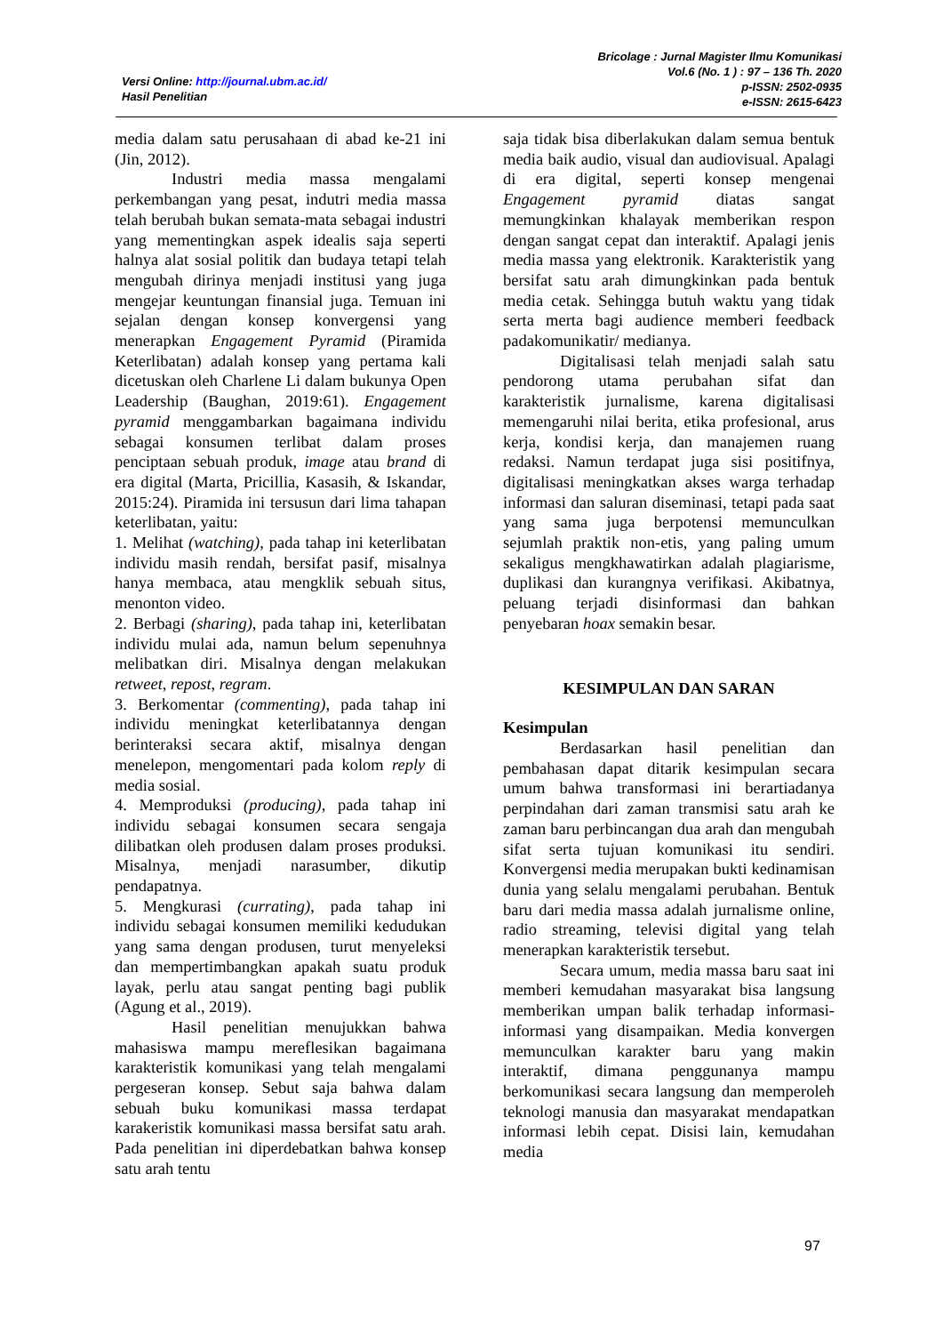Versi Online: http://journal.ubm.ac.id/
Hasil Penelitian
Bricolage : Jurnal Magister Ilmu Komunikasi
Vol.6 (No. 1 ) : 97 – 136 Th. 2020
p-ISSN: 2502-0935
e-ISSN: 2615-6423
media dalam satu perusahaan di abad ke-21 ini (Jin, 2012).
Industri media massa mengalami perkembangan yang pesat, indutri media massa telah berubah bukan semata-mata sebagai industri yang mementingkan aspek idealis saja seperti halnya alat sosial politik dan budaya tetapi telah mengubah dirinya menjadi institusi yang juga mengejar keuntungan finansial juga. Temuan ini sejalan dengan konsep konvergensi yang menerapkan Engagement Pyramid (Piramida Keterlibatan) adalah konsep yang pertama kali dicetuskan oleh Charlene Li dalam bukunya Open Leadership (Baughan, 2019:61). Engagement pyramid menggambarkan bagaimana individu sebagai konsumen terlibat dalam proses penciptaan sebuah produk, image atau brand di era digital (Marta, Pricillia, Kasasih, & Iskandar, 2015:24). Piramida ini tersusun dari lima tahapan keterlibatan, yaitu:
1. Melihat (watching), pada tahap ini keterlibatan individu masih rendah, bersifat pasif, misalnya hanya membaca, atau mengklik sebuah situs, menonton video.
2. Berbagi (sharing), pada tahap ini, keterlibatan individu mulai ada, namun belum sepenuhnya melibatkan diri. Misalnya dengan melakukan retweet, repost, regram.
3. Berkomentar (commenting), pada tahap ini individu meningkat keterlibatannya dengan berinteraksi secara aktif, misalnya dengan menelepon, mengomentari pada kolom reply di media sosial.
4. Memproduksi (producing), pada tahap ini individu sebagai konsumen secara sengaja dilibatkan oleh produsen dalam proses produksi. Misalnya, menjadi narasumber, dikutip pendapatnya.
5. Mengkurasi (currating), pada tahap ini individu sebagai konsumen memiliki kedudukan yang sama dengan produsen, turut menyeleksi dan mempertimbangkan apakah suatu produk layak, perlu atau sangat penting bagi publik (Agung et al., 2019).
Hasil penelitian menujukkan bahwa mahasiswa mampu mereflesikan bagaimana karakteristik komunikasi yang telah mengalami pergeseran konsep. Sebut saja bahwa dalam sebuah buku komunikasi massa terdapat karakeristik komunikasi massa bersifat satu arah. Pada penelitian ini diperdebatkan bahwa konsep satu arah tentu
saja tidak bisa diberlakukan dalam semua bentuk media baik audio, visual dan audiovisual. Apalagi di era digital, seperti konsep mengenai Engagement pyramid diatas sangat memungkinkan khalayak memberikan respon dengan sangat cepat dan interaktif. Apalagi jenis media massa yang elektronik. Karakteristik yang bersifat satu arah dimungkinkan pada bentuk media cetak. Sehingga butuh waktu yang tidak serta merta bagi audience memberi feedback padakomunikatir/ medianya.
Digitalisasi telah menjadi salah satu pendorong utama perubahan sifat dan karakteristik jurnalisme, karena digitalisasi memengaruhi nilai berita, etika profesional, arus kerja, kondisi kerja, dan manajemen ruang redaksi. Namun terdapat juga sisi positifnya, digitalisasi meningkatkan akses warga terhadap informasi dan saluran diseminasi, tetapi pada saat yang sama juga berpotensi memunculkan sejumlah praktik non-etis, yang paling umum sekaligus mengkhawatirkan adalah plagiarisme, duplikasi dan kurangnya verifikasi. Akibatnya, peluang terjadi disinformasi dan bahkan penyebaran hoax semakin besar.
KESIMPULAN DAN SARAN
Kesimpulan
Berdasarkan hasil penelitian dan pembahasan dapat ditarik kesimpulan secara umum bahwa transformasi ini berartiadanya perpindahan dari zaman transmisi satu arah ke zaman baru perbincangan dua arah dan mengubah sifat serta tujuan komunikasi itu sendiri. Konvergensi media merupakan bukti kedinamisan dunia yang selalu mengalami perubahan. Bentuk baru dari media massa adalah jurnalisme online, radio streaming, televisi digital yang telah menerapkan karakteristik tersebut.
Secara umum, media massa baru saat ini memberi kemudahan masyarakat bisa langsung memberikan umpan balik terhadap informasi-informasi yang disampaikan. Media konvergen memunculkan karakter baru yang makin interaktif, dimana penggunanya mampu berkomunikasi secara langsung dan memperoleh teknologi manusia dan masyarakat mendapatkan informasi lebih cepat. Disisi lain, kemudahan media
97